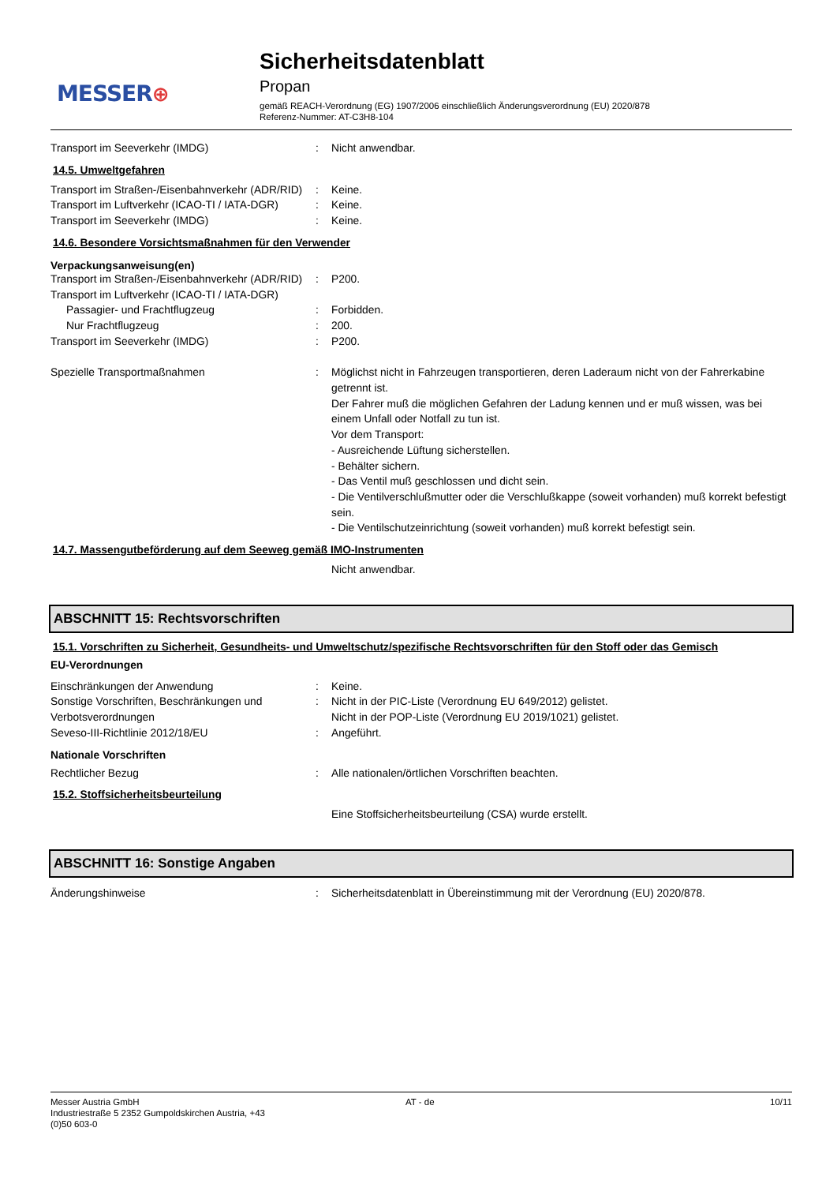MESSER⊕
Sicherheitsdatenblatt
Propan
gemäß REACH-Verordnung (EG) 1907/2006 einschließlich Änderungsverordnung (EU) 2020/878
Referenz-Nummer: AT-C3H8-104
Transport im Seeverkehr (IMDG) : Nicht anwendbar.
14.5. Umweltgefahren
Transport im Straßen-/Eisenbahnverkehr (ADR/RID)
: Keine.
Transport im Luftverkehr (ICAO-TI / IATA-DGR)
: Keine.
Transport im Seeverkehr (IMDG) : Keine.
14.6. Besondere Vorsichtsmaßnahmen für den Verwender
Verpackungsanweisung(en)
Transport im Straßen-/Eisenbahnverkehr (ADR/RID)
: P200.
Transport im Luftverkehr (ICAO-TI / IATA-DGR)
Passagier- und Frachtflugzeug : Forbidden.
Nur Frachtflugzeug : 200.
Transport im Seeverkehr (IMDG) : P200.
Spezielle Transportmaßnahmen : Möglichst nicht in Fahrzeugen transportieren, deren Laderaum nicht von der Fahrerkabine getrennt ist.
Der Fahrer muß die möglichen Gefahren der Ladung kennen und er muß wissen, was bei einem Unfall oder Notfall zu tun ist.
Vor dem Transport:
- Ausreichende Lüftung sicherstellen.
- Behälter sichern.
- Das Ventil muß geschlossen und dicht sein.
- Die Ventilverschlußmutter oder die Verschlußkappe (soweit vorhanden) muß korrekt befestigt sein.
- Die Ventilschutzeinrichtung (soweit vorhanden) muß korrekt befestigt sein.
14.7. Massengutbeförderung auf dem Seeweg gemäß IMO-Instrumenten
Nicht anwendbar.
ABSCHNITT 15: Rechtsvorschriften
15.1. Vorschriften zu Sicherheit, Gesundheits- und Umweltschutz/spezifische Rechtsvorschriften für den Stoff oder das Gemisch
EU-Verordnungen
Einschränkungen der Anwendung : Keine.
Sonstige Vorschriften, Beschränkungen und Verbotsverordnungen
: Nicht in der PIC-Liste (Verordnung EU 649/2012) gelistet.
Nicht in der POP-Liste (Verordnung EU 2019/1021) gelistet.
Seveso-III-Richtlinie 2012/18/EU : Angeführt.
Nationale Vorschriften
Rechtlicher Bezug : Alle nationalen/örtlichen Vorschriften beachten.
15.2. Stoffsicherheitsbeurteilung
Eine Stoffsicherheitsbeurteilung (CSA) wurde erstellt.
ABSCHNITT 16: Sonstige Angaben
Änderungshinweise : Sicherheitsdatenblatt in Übereinstimmung mit der Verordnung (EU) 2020/878.
Messer Austria GmbH
Industriestraße 5 2352 Gumpoldskirchen Austria, +43
(0)50 603-0
AT - de 10/11